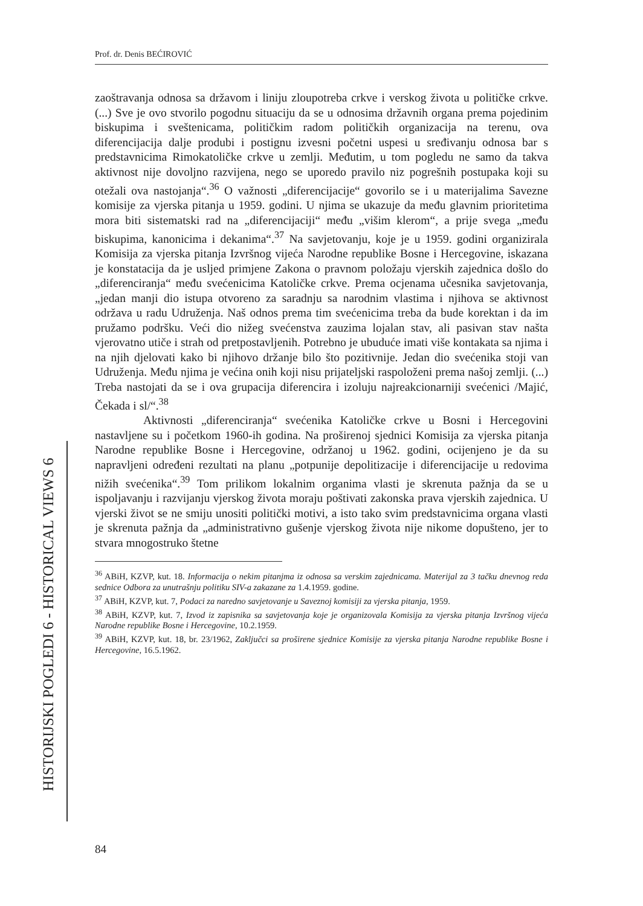Prof. dr. Denis BEĆIROVIĆ
zaoštravanja odnosa sa državom i liniju zloupotreba crkve i verskog života u političke crkve. (...) Sve je ovo stvorilo pogodnu situaciju da se u odnosima državnih organa prema pojedinim biskupima i sveštenicama, političkim radom političkih organizacija na terenu, ova diferencijacija dalje produbi i postignu izvesni početni uspesi u sređivanju odnosa bar s predstavnicima Rimokatoličke crkve u zemlji. Međutim, u tom pogledu ne samo da takva aktivnost nije dovoljno razvijena, nego se uporedo pravilo niz pogrešnih postupaka koji su otežali ova nastojanja“.<sup>36</sup> O važnosti „diferencijacije“ govorilo se i u materijalima Savezne komisije za vjerska pitanja u 1959. godini. U njima se ukazuje da među glavnim prioritetima mora biti sistematski rad na „diferencijaciji“ među „višim klerom“, a prije svega „među biskupima, kanonicima i dekanima“.<sup>37</sup> Na savjetovanju, koje je u 1959. godini organizirala Komisija za vjerska pitanja Izvršnog vijeća Narodne republike Bosne i Hercegovine, iskazana je konstatacija da je usljed primjene Zakona o pravnom položaju vjerskih zajednica došlo do „diferenciranja“ među svećenicima Katoličke crkve. Prema ocjenama učesnika savjetovanja, „jedan manji dio istupa otvoreno za saradnju sa narodnim vlastima i njihova se aktivnost održava u radu Udruženja. Naš odnos prema tim svećenicima treba da bude korektan i da im pružamo podršku. Veći dio nižeg svećenstva zauzima lojalan stav, ali pasivan stav našta vjerovatno utiče i strah od pretpostavljenih. Potrebno je ubuduće imati više kontakata sa njima i na njih djelovati kako bi njihovo držanje bilo što pozitivnije. Jedan dio svećenika stoji van Udruženja. Među njima je većina onih koji nisu prijateljski raspoloženi prema našoj zemlji. (...) Treba nastojati da se i ova grupacija diferencira i izoluju najreakcionarniji svećenici /Majić, Čekada i sl/“.<sup>38</sup>
Aktivnosti „diferenciranja“ svećenika Katoličke crkve u Bosni i Hercegovini nastavljene su i početkom 1960-ih godina. Na proširenoj sjednici Komisija za vjerska pitanja Narodne republike Bosne i Hercegovine, održanoj u 1962. godini, ocijenjeno je da su napravljeni određeni rezultati na planu „potpunije depolitizacije i diferencijacije u redovima nižih svećenika“.<sup>39</sup> Tom prilikom lokalnim organima vlasti je skrenuta pažnja da se u ispoljavanju i razvijanju vjerskog života moraju poštivati zakonska prava vjerskih zajednica. U vjerski život se ne smiju unositi politički motivi, a isto tako svim predstavnicima organa vlasti je skrenuta pažnja da „administrativno gušenje vjerskog života nije nikome dopušteno, jer to stvara mnogostruko štetne
<sup>36</sup> ABiH, KZVP, kut. 18. Informacija o nekim pitanjma iz odnosa sa verskim zajednicama. Materijal za 3 tačku dnevnog reda sednice Odbora za unutrašnju politiku SIV-a zakazane za 1.4.1959. godine.
<sup>37</sup> ABiH, KZVP, kut. 7, Podaci za naredno savjetovanje u Saveznoj komisiji za vjerska pitanja, 1959.
<sup>38</sup> ABiH, KZVP, kut. 7, Izvod iz zapisnika sa savjetovanja koje je organizovala Komisija za vjerska pitanja Izvršnog vijeća Narodne republike Bosne i Hercegovine, 10.2.1959.
<sup>39</sup> ABiH, KZVP, kut. 18, br. 23/1962, Zaključci sa proširene sjednice Komisije za vjerska pitanja Narodne republike Bosne i Hercegovine, 16.5.1962.
HISTORIJSKI POGLEDI 6 - HISTORICAL VIEWS 6
84